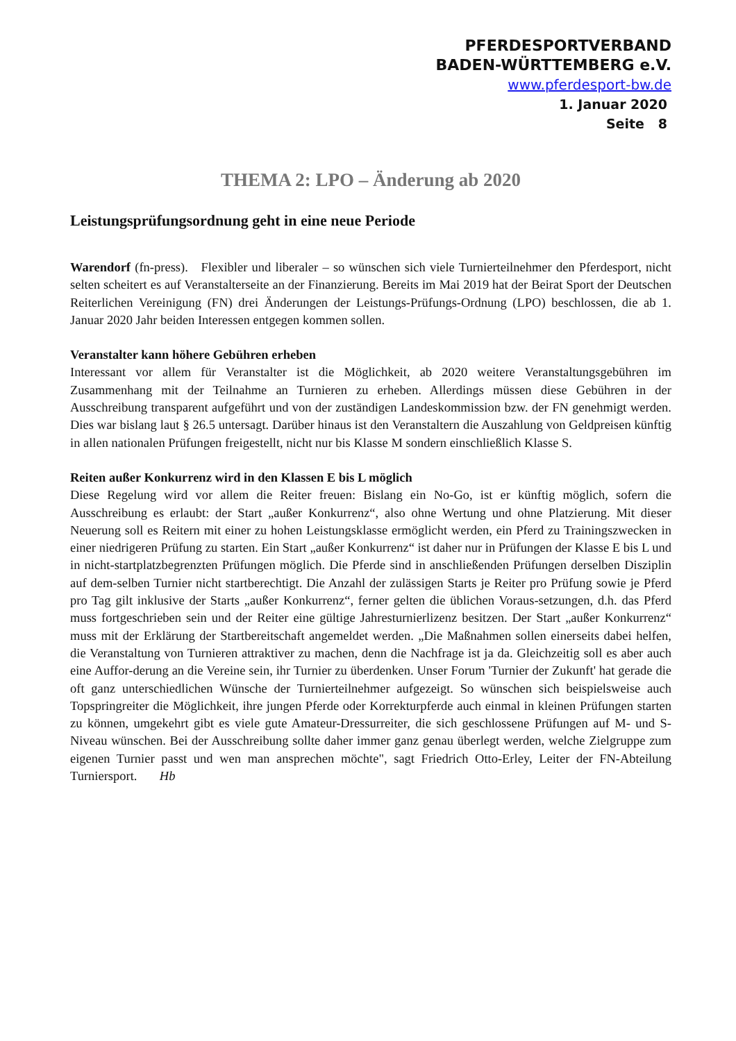PFERDESPORTVERBAND
BADEN-WÜRTTEMBERG e.V.
www.pferdesport-bw.de
1. Januar 2020
Seite 8
THEMA 2: LPO – Änderung ab 2020
Leistungsprüfungsordnung geht in eine neue Periode
Warendorf (fn-press). Flexibler und liberaler – so wünschen sich viele Turnierteilnehmer den Pferdesport, nicht selten scheitert es auf Veranstalterseite an der Finanzierung. Bereits im Mai 2019 hat der Beirat Sport der Deutschen Reiterlichen Vereinigung (FN) drei Änderungen der Leistungs-Prüfungs-Ordnung (LPO) beschlossen, die ab 1. Januar 2020 Jahr beiden Interessen entgegen kommen sollen.
Veranstalter kann höhere Gebühren erheben
Interessant vor allem für Veranstalter ist die Möglichkeit, ab 2020 weitere Veranstaltungsgebühren im Zusammenhang mit der Teilnahme an Turnieren zu erheben. Allerdings müssen diese Gebühren in der Ausschreibung transparent aufgeführt und von der zuständigen Landeskommission bzw. der FN genehmigt werden. Dies war bislang laut § 26.5 untersagt. Darüber hinaus ist den Veranstaltern die Auszahlung von Geldpreisen künftig in allen nationalen Prüfungen freigestellt, nicht nur bis Klasse M sondern einschließlich Klasse S.
Reiten außer Konkurrenz wird in den Klassen E bis L möglich
Diese Regelung wird vor allem die Reiter freuen: Bislang ein No-Go, ist er künftig möglich, sofern die Ausschreibung es erlaubt: der Start „außer Konkurrenz“, also ohne Wertung und ohne Platzierung. Mit dieser Neuerung soll es Reitern mit einer zu hohen Leistungsklasse ermöglicht werden, ein Pferd zu Trainingszwecken in einer niedrigeren Prüfung zu starten. Ein Start „außer Konkurrenz“ ist daher nur in Prüfungen der Klasse E bis L und in nicht-startplatzbegrenzten Prüfungen möglich. Die Pferde sind in anschließenden Prüfungen derselben Disziplin auf dem-selben Turnier nicht startberechtigt. Die Anzahl der zulässigen Starts je Reiter pro Prüfung sowie je Pferd pro Tag gilt inklusive der Starts „außer Konkurrenz“, ferner gelten die üblichen Voraus-setzungen, d.h. das Pferd muss fortgeschrieben sein und der Reiter eine gültige Jahresturnierlizenz besitzen. Der Start „außer Konkurrenz“ muss mit der Erklärung der Startbereitschaft angemeldet werden. „Die Maßnahmen sollen einerseits dabei helfen, die Veranstaltung von Turnieren attraktiver zu machen, denn die Nachfrage ist ja da. Gleichzeitig soll es aber auch eine Auffor-derung an die Vereine sein, ihr Turnier zu überdenken. Unser Forum 'Turnier der Zukunft' hat gerade die oft ganz unterschiedlichen Wünsche der Turnierteilnehmer aufgezeigt. So wünschen sich beispielsweise auch Topspringreiter die Möglichkeit, ihre jungen Pferde oder Korrekturpferde auch einmal in kleinen Prüfungen starten zu können, umgekehrt gibt es viele gute Amateur-Dressurreiter, die sich geschlossene Prüfungen auf M- und S-Niveau wünschen. Bei der Ausschreibung sollte daher immer ganz genau überlegt werden, welche Zielgruppe zum eigenen Turnier passt und wen man ansprechen möchte", sagt Friedrich Otto-Erley, Leiter der FN-Abteilung Turniersport. Hb